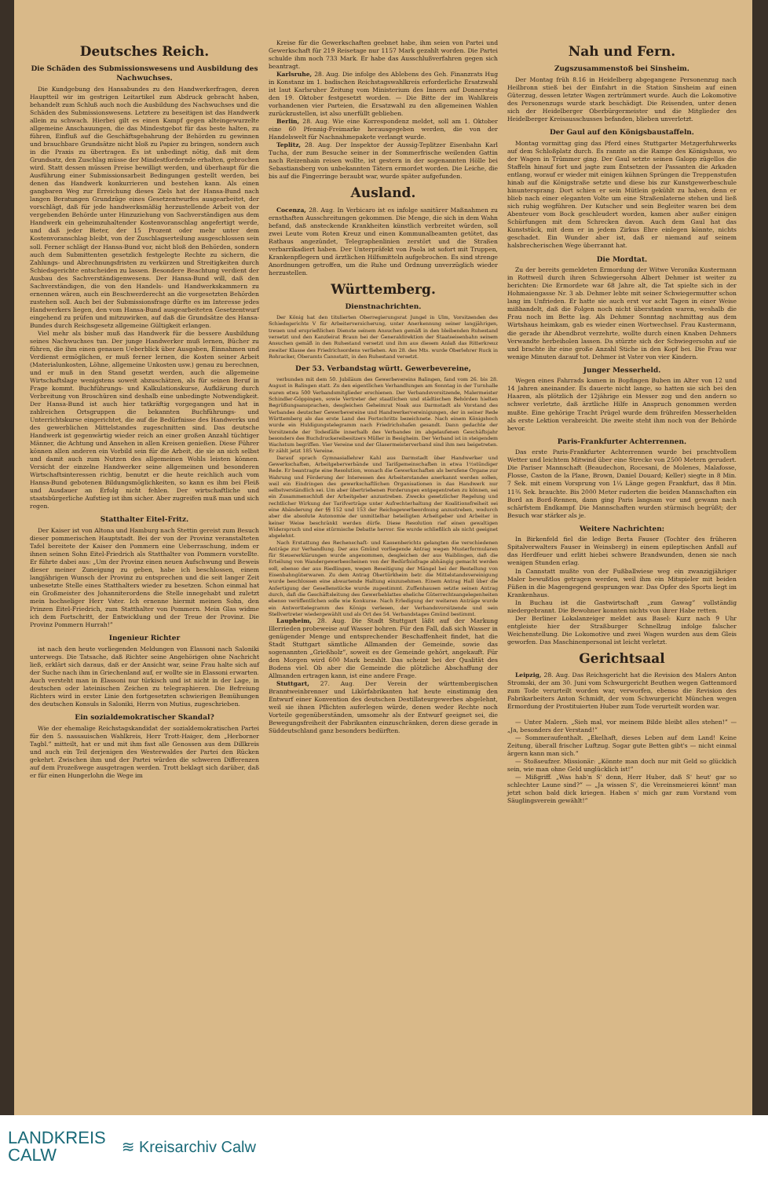Deutsches Reich.
Die Schäden des Submissionswesens und Ausbildung des Nachwuchses.
Die Kundgebung des Hansabundes zu den Handwerkerfragen, deren Hauptteil wir im gestrigen Leitartikel zum Abdruck gebracht haben, behandelt zum Schluß auch noch die Ausbildung des Nachwuchses und die Schäden des Submissionswesens. Letztere zu beseitigen ist das Handwerk allein zu schwach. Hierbei gilt es einen Kampf gegen alteingewurzelte allgemeine Anschauungen, die das Mindestgebot für das beste halten, zu führen, Einfluß auf die Geschäftsgebahrung der Behörden zu gewinnen und brauchbare Grundsätze nicht bloß zu Papier zu bringen, sondern auch in die Praxis zu übertragen. Es ist unbedingt nötig, daß mit dem Grundsatz, den Zuschlag müsse der Mindestfordernde erhalten, gebrochen wird. Statt dessen müssen Preise bewilligt werden, und überhaupt für die Ausführung einer Submissionsarbeit Bedingungen gestellt werden, bei denen das Handwerk konkurrieren und bestehen kann. Als einen gangbaren Weg zur Erreichung dieses Ziels hat der Hansa-Bund nach langen Beratungen Grundzüge eines Gesetzentwurfes ausgearbeitet, der vorschlägt, daß für jede handwerksmäßig herzustellende Arbeit von der vergebenden Behörde unter Hinzuziehung von Sachverständigen aus dem Handwerk ein geheimzuhaltender Kostenvoranschlag angefertigt werde, und daß jeder Bieter, der 15 Prozent oder mehr unter dem Kostenvoranschlag bleibt, von der Zuschlagserteilung ausgeschlossen sein soll. Ferner schlägt der Hansa-Bund vor, nicht bloß den Behörden, sondern auch dem Submittenten gesetzlich festgelegte Rechte zu sichern, die Zahlungs- und Abrechnungsfristen zu verkürzen und Streitigkeiten durch Schiedsgerichte entscheiden zu lassen. Besondere Beachtung verdient der Ausbau des Sachverständigenwesens. Der Hansa-Bund will, daß den Sachverständigen, die von den Handels- und Handwerkskammern zu ernennen wären, auch ein Beschwerderecht an die vorgesetzten Behörden zustehen soll. Auch bei der Submissionsfrage dürfte es im Interesse jedes Handwerkers liegen, den vom Hansa-Bund ausgearbeiteten Gesetzentwurf eingehend zu prüfen und mitzuwirken, auf daß die Grundsätze des Hansa-Bundes durch Reichsgesetz allgemeine Gültigkeit erlangen.
Viel mehr als bisher muß das Handwerk für die bessere Ausbildung seines Nachwuchses tun. Der junge Handwerker muß lernen, Bücher zu führen, die ihm einen genauen Ueberblick über Ausgaben, Einnahmen und Verdienst ermöglichen, er muß ferner lernen, die Kosten seiner Arbeit (Materialunkosten, Löhne, allgemeine Unkosten usw.) genau zu berechnen, und er muß in den Stand gesetzt werden, auch die allgemeine Wirtschaftslage wenigstens soweit abzuschätzen, als für seinen Beruf in Frage kommt. Buchführungs- und Kalkulationskurse, Aufklärung durch Verbreitung von Broschüren sind deshalb eine unbedingte Notwendigkeit. Der Hansa-Bund ist auch hier tatkräftig vorgegangen und hat in zahlreichen Ortsgruppen die bekannten Buchführungs- und Unterrichtskurse eingerichtet, die auf die Bedürfnisse des Handwerks und des gewerblichen Mittelstandes zugeschnitten sind. Das deutsche Handwerk ist gegenwärtig wieder reich an einer großen Anzahl tüchtiger Männer, die Achtung und Ansehen in allen Kreisen genießen. Diese Führer können allen anderen ein Vorbild sein für die Arbeit, die sie an sich selbst und damit auch zum Nutzen des allgemeinen Wohls leisten können. Versicht der einzelne Handwerker seine allgemeinen und besonderen Wirtschaftsinteressen richtig, benutzt er die heute reichlich auch vom Hansa-Bund gebotenen Bildungsmöglichkeiten, so kann es ihm bei Fleiß und Ausdauer an Erfolg nicht fehlen. Der wirtschaftliche und staatsbürgerliche Aufstieg ist ihm sicher. Aber zugreifen muß man und sich regen.
Statthalter Eitel-Fritz.
Der Kaiser ist von Altona und Hamburg nach Stettin gereist zum Besuch dieser pommerischen Hauptstadt. Bei der von der Provinz veranstalteten Tafel bereitete der Kaiser den Pommern eine Ueberraschung, indem er ihnen seinen Sohn Eitel-Friedrich als Statthalter von Pommern vorstellte. Er führte dabei aus: „Um der Provinz einen neuen Aufschwung und Beweis dieser meiner Zuneigung zu geben, habe ich beschlossen, einem langjährigen Wunsch der Provinz zu entsprechen und die seit langer Zeit unbesetzte Stelle eines Statthalters wieder zu besetzen. Schon einmal hat ein Großmeister des Johanniterordens die Stelle innegehabt und zuletzt mein hochseliger Herr Vater. Ich ernenne hiermit meinen Sohn, den Prinzen Eitel-Friedrich, zum Statthalter von Pommern. Mein Glas widme ich dem Fortschritt, der Entwicklung und der Treue der Provinz. Die Provinz Pommern Hurrah!“
Ingenieur Richter
ist nach den heute vorliegenden Meldungen von Elassoni nach Saloniki unterwegs. Die Tatsache, daß Richter seine Angehörigen ohne Nachricht ließ, erklärt sich daraus, daß er der Ansicht war, seine Frau halte sich auf der Suche nach ihm in Griechenland auf, er wollte sie in Elassoni erwarten. Auch versteht man in Elassoni nur türkisch und ist nicht in der Lage, in deutschen oder lateinischen Zeichen zu telegraphieren. Die Befreiung Richters wird in erster Linie den fortgesetzten schwierigen Bemühungen des deutschen Konsuls in Saloniki, Herrn von Mutius, zugeschrieben.
Ein sozialdemokratischer Skandal?
Wie der ehemalige Reichstagskandidat der sozialdemokratischen Partei für den 5. nassauischen Wahlkreis, Herr Trott-Haiger, dem „Herborner Tagbl.“ mitteilt, hat er und mit ihm fast alle Genossen aus dem Dillkreis und auch ein Teil derjenigen des Westerwaldes der Partei den Rücken gekehrt. Zwischen ihm und der Partei würden die schweren Differenzen auf dem Prozeßwege ausgetragen werden. Trott beklagt sich darüber, daß er für einen Hungerlohn die Wege im
Kreise für die Gewerkschaften geebnet habe, ihm seien von Partei und Gewerkschaft für 219 Reisetage nur 1157 Mark gezahlt worden. Die Partei schulde ihm noch 733 Mark. Er habe das Ausschlußverfahren gegen sich beantragt.
Karlsruhe, 28. Aug. Die infolge des Ablebens des Geh. Finanzrats Hug in Konstanz im 1. badischen Reichstagswahlkreis erforderliche Ersatzwahl ist laut Karlsruher Zeitung vom Ministerium des Innern auf Donnerstag den 19. Oktober festgesetzt worden. — Die Bitte der im Wahlkreis vorhandenen vier Parteien, die Ersatzwahl zu den allgemeinen Wahlen zurückzustellen, ist also unerfüllt geblieben.
Berlin, 28. Aug. Wie eine Korrespondenz meldet, soll am 1. Oktober eine 60 Pfennig-Freimarke herausgegeben werden, die von der Handelswelt für Nachnahmepakete verlangt wurde.
Teplitz, 28. Aug. Der Inspektor der Aussig-Teplitzer Eisenbahn Karl Tucha, der zum Besuche seiner in der Sommerfrische weilenden Gattin nach Reizenhain reisen wollte, ist gestern in der sogenannten Hölle bei Sebastiansberg von unbekannten Tätern ermordet worden. Die Leiche, die bis auf die Fingerringe beraubt war, wurde später aufgefunden.
Ausland.
Cocenza, 28. Aug. In Verbicaro ist es infolge sanitärer Maßnahmen zu ernsthaften Ausschreitungen gekommen. Die Menge, die sich in dem Wahn befand, daß ansteckende Krankheiten künstlich verbreitet würden, soll zwei Leute vom Roten Kreuz und einen Kommunalbeamten getötet, das Rathaus angezündet, Telegraphenlinien zerstört und die Straßen verbarrikadiert haben. Der Unterpräfekt von Paola ist sofort mit Truppen, Krankenpflegern und ärztlichen Hilfsmitteln aufgebrochen. Es sind strenge Anordnungen getroffen, um die Ruhe und Ordnung unverzüglich wieder herzustellen.
Württemberg.
Dienstnachrichten.
Der König hat den titulierten Oberregierungsrat Jungel in Ulm, Vorsitzenden des Schiedsgerichts V für Arbeiterversicherung, unter Anerkennung seiner langjährigen, treuen und ersprießlichen Dienste seinem Ansuchen gemäß in den bleibenden Ruhestand versetzt und den Kanzleirat Braun bei der Generaldirektion der Staatseisenbahn seinem Ansuchen gemäß in den Ruhestand versetzt und ihm aus diesem Anlaß das Ritterkreuz zweiter Klasse des Friedrichsordens verliehen. Am 28. des Mts. wurde Oberlehrer Ruck in Rohracker, Oberamts Cannstatt, in den Ruhestand versetzt.
Der 53. Verbandstag württ. Gewerbevereine,
verbunden mit dem 50. Jubiläum des Gewerbevereins Balingen, fand vom 26. bis 28. August in Balingen statt. Zu den eigentlichen Verhandlungen am Sonntag in der Turnhalle waren etwa 500 Verbandsmitglieder erschienen. Der Verbandsvorsitzende, Malermeister Schindler-Göppingen, sowie Vertreter der staatlichen und städtischen Behörden hielten Begrüßungsansprachen, desgleichen Geheimrat Noak aus Darmstadt als Vorstand des Verbandes deutscher Gewerbevereine und Handwerkervereinigungen, der in seiner Rede Württemberg als das erste Land des Fortschritts bezeichnete. Nach einem Königshoch wurde ein Huldigungstelegramm nach Friedrichshafen gesandt. Dann gedachte der Vorsitzende der Todesfälle innerhalb des Verbandes im abgelaufenen Geschäftsjahr besonders des Buchdruckereibesitzers Müller in Besigheim. Der Verband ist in steigendem Wachstum begriffen. Vier Vereine und der Glasermeisterverband sind ihm neu beigetreten. Er zählt jetzt 185 Vereine.
Darauf sprach Gymnasiallehrer Kahl aus Darmstadt über Handwerker und Gewerkschaften, Arbeitgeberverbände und Tarifgemeinschaften in etwa 1½stündiger Rede. Er beantragte eine Resolution, wonach die Gewerkschaften als berufene Organe zur Wahrung und Förderung der Interessen des Arbeiterstandes anerkannt werden sollen, weil ein Eindringen des gewerkschaftlichen Organisationen in das Handwerk nur selbstverständlich sei. Um aber übertriebenen Forderungen entgegentreten zu können, sei ein Zusammenschluß der Arbeitgeber anzustreben. Zwecks gesetzlicher Regelung und rechtlicher Wirkung der Tarifverträge unter Aufrechterhaltung der Koalitionsfreiheit sei eine Abänderung der §§ 152 und 153 der Reichsgewerbeordnung anzustreben, wodurch aber die absolute Autonomie der unmittelbar beteiligten Arbeitgeber und Arbeiter in keiner Weise beschränkt werden dürfe. Diese Resolution rief einen gewaltigen Widerspruch und eine stürmische Debatte hervor. Sie wurde schließlich als nicht geeignet abgelehnt.
Nach Erstattung des Rechenschaft- und Kassenberichts gelangten die verschiedenen Anträge zur Verhandlung. Der aus Gmünd vorliegende Antrag wegen Musterformularen für Steuererklärungen wurde angenommen, desgleichen der aus Waiblingen, daß die Erteilung von Wandergewerbescheinen von der Bedürfnisfrage abhängig gemacht werden soll, ebenso der aus Riedlingen, wegen Beseitigung der Mängel bei der Bestellung von Eisenbahngüterwaren. Zu dem Antrag Obertürkheim betr. die Mittelstandsvereinigung wurde beschlossen eine abwartende Haltung einzunehmen. Einem Antrag Hall über die Anfertigung der Gesellenstücke wurde zugestimmt. Zuffenhausen setzte seinen Antrag durch, daß die Geschäftsleitung des Gewerbeblattes eheliche Güterrechtsangelegenheiten ebenso veröffentlichen solle wie Konkurse. Nach Erledigung der weiteren Anträge wurde ein Antworttelegramm des Königs verlesen, der Verbandsvorsitzende und sein Stellvertreter wiedergewählt und als Ort des 54. Verbandstages Gmünd bestimmt.
Laupheim, 28. Aug. Die Stadt Stuttgart läßt auf der Markung Illerrieden probeweise auf Wasser bohren. Für den Fall, daß sich Wasser in genügender Menge und entsprechender Beschaffenheit findet, hat die Stadt Stuttgart sämtliche Allmanden der Gemeinde, sowie das sogenannten „Grießholz“, soweit es der Gemeinde gehört, angekauft. Für den Morgen wird 600 Mark bezahlt. Das scheint bei der Qualität des Bodens viel. Ob aber die Gemeinde die plötzliche Abschaffung der Allmanden ertragen kann, ist eine andere Frage.
Stuttgart, 27. Aug. Der Verein der württembergischen Branntweinbrenner und Likörfabrikanten hat heute einstimmig den Entwurf einer Konvention des deutschen Destillateurgewerbes abgelehnt, weil sie ihnen Pflichten auferlegen würde, denen weder Rechte noch Vorteile gegenüberständen, umsomehr als der Entwurf geeignet sei, die Bewegungsfreiheit der Fabrikanten einzuschränken, deren diese gerade in Süddeutschland ganz besonders bedürften.
Nah und Fern.
Zugszusammenstoß bei Sinsheim.
Der Montag früh 8.16 in Heidelberg abgegangene Personenzug nach Heilbronn stieß bei der Einfahrt in die Station Sinsheim auf einen Güterzug, dessen letzter Wagen zertrümmert wurde. Auch die Lokomotive des Personenzugs wurde stark beschädigt. Die Reisenden, unter denen sich der Heidelberger Oberbürgermeister und die Mitglieder des Heidelberger Kreisausschusses befanden, blieben unverletzt.
Der Gaul auf den Königsbaustaffeln.
Montag vormittag ging das Pferd eines Stuttgarter Metzgerfuhrwerks auf dem Schloßplatz durch. Es rannte an die Rampe des Königshaus, wo der Wagen in Trümmer ging. Der Gaul setzte seinen Galopp zügellos die Staffeln hinauf fort und jagte zum Entsetzen der Passanten die Arkaden entlang, worauf er wieder mit einigen kühnen Sprüngen die Treppenstufen hinab auf die Königstraße setzte und diese bis zur Kunstgewerbeschule hinuntersprang. Dort schien er sein Mütlein gekühlt zu haben, denn er blieb nach einer eleganten Volte um eine Straßenlaterne stehen und ließ sich ruhig wegführen. Der Kutscher und sein Begleiter waren bei dem Abenteuer vom Bock geschleudert worden, kamen aber außer einigen Schürfungen mit dem Schrecken davon. Auch dem Gaul hat das Kunststück, mit dem er in jedem Zirkus Ehre einlegen könnte, nichts geschadet. Ein Wunder aber ist, daß er niemand auf seinem halsbrecherischen Wege überrannt hat.
Die Mordtat.
Zu der bereits gemeldeten Ermordung der Witwe Veronika Kustermann in Rottweil durch ihren Schwiegersohn Albert Dehmer ist weiter zu berichten: Die Ermordete war 68 Jahre alt, die Tat spielte sich in der Hohmaiengasse Nr. 3 ab. Dehmer lebte mit seiner Schwiegermutter schon lang im Unfrieden. Er hatte sie auch erst vor acht Tagen in einer Weise mißhandelt, daß die Folgen noch nicht überstanden waren, weshalb die Frau noch im Bette lag. Als Dehmer Sonntag nachmittag aus dem Wirtshaus heimkam, gab es wieder einen Wortwechsel. Frau Kustermann, die gerade ihr Abendbrot verzehrte, wollte durch einen Knaben Dehmers Verwandte herbeiholen lassen. Da stürzte sich der Schwiegersohn auf sie und brachte ihr eine große Anzahl Stiche in den Kopf bei. Die Frau war wenige Minuten darauf tot. Dehmer ist Vater von vier Kindern.
Junger Messerheld.
Wegen eines Fahrrads kamen in Bopfingen Buben im Alter von 12 und 14 Jahren aneinander. Es dauerte nicht lange, so hatten sie sich bei den Haaren, als plötzlich der 12jährige ein Messer zog und den andern so schwer verletzte, daß ärztliche Hilfe in Anspruch genommen werden mußte. Eine gehörige Tracht Prügel wurde dem frühreifen Messerhelden als erste Lektion verabreicht. Die zweite steht ihm noch von der Behörde bevor.
Paris-Frankfurter Achterrennen.
Das erste Paris-Frankfurter Achterrennen wurde bei prachtvollem Wetter und leichtem Mitwind über eine Strecke von 2500 Metern gerudert. Die Pariser Mannschaft (Beaudechon, Rocesani, de Molenes, Malafosse, Flosse, Caston de la Plane, Brown, Daniel Douard; Keller) siegte in 8 Min. 7 Sek. mit einem Vorsprung von 1¼ Länge gegen Frankfurt, das 8 Min. 11⅖ Sek. brauchte. Bis 2000 Meter ruderten die beiden Mannschaften ein Bord an Bord-Rennen, dann ging Paris langsam vor und gewann nach schärfstem Endkampf. Die Mannschaften wurden stürmisch begrüßt; der Besuch war stärker als je.
Weitere Nachrichten:
In Birkenfeld fiel die ledige Berta Fauser (Tochter des früheren Spitalverwalters Fauser in Weinsberg) in einem epileptischen Anfall auf das Herdfeuer und erlitt hiebei schwere Brandwunden, denen sie nach wenigen Stunden erlag.
In Cannstatt mußte von der Fußballwiese weg ein zwanzigjähriger Maler bewußtlos getragen werden, weil ihm ein Mitspieler mit beiden Füßen in die Magengegend gesprungen war. Das Opfer des Sports liegt im Krankenhaus.
In Buchau ist die Gastwirtschaft „zum Gawag“ vollständig niedergebrannt. Die Bewohner konnten nichts von ihrer Habe retten.
Der Berliner Lokalanzeiger meldet aus Basel: Kurz nach 9 Uhr entgleiste hier der Straßburger Schnellzug infolge falscher Weichenstellung. Die Lokomotive und zwei Wagen wurden aus dem Gleis geworfen. Das Maschinenpersonal ist leicht verletzt.
Gerichtsaal
Leipzig, 28. Aug. Das Reichsgericht hat die Revision des Malers Anton Stromski, der am 30. Juni vom Schwurgericht Beuthen wegen Gattenmord zum Tode verurteilt worden war, verworfen, ebenso die Revision des Fabrikarbeiters Anton Schmidt, der vom Schwurgericht München wegen Ermordung der Prostituierten Huber zum Tode verurteilt worden war.
— Unter Malern. „Sieh mal, vor meinem Bilde bleibt alles stehen!“ — „Ja, besonders der Verstand!“
— Sommeraufenthalt. „Ekelhaft, dieses Leben auf dem Land! Keine Zeitung, überall frischer Luftzug. Sogar gute Betten gibt's — nicht einmal ärgern kann man sich.“
— Stoßseufzer. Missionär: „Könnte man doch nur mit Geld so glücklich sein, wie man ohne Geld unglücklich ist!“
— Mißgriff. „Was hab'n S' denn, Herr Huber, daß S' heut' gar so schlechter Laune sind?“ — „Ja wissen S', die Vereinsmeierei könnt' man jetzt schon bald dick kriegen. Haben s' mich gar zum Vorstand vom Säuglingsverein gewählt!“
LANDKREIS
CALW
≋ Kreisarchiv Calw